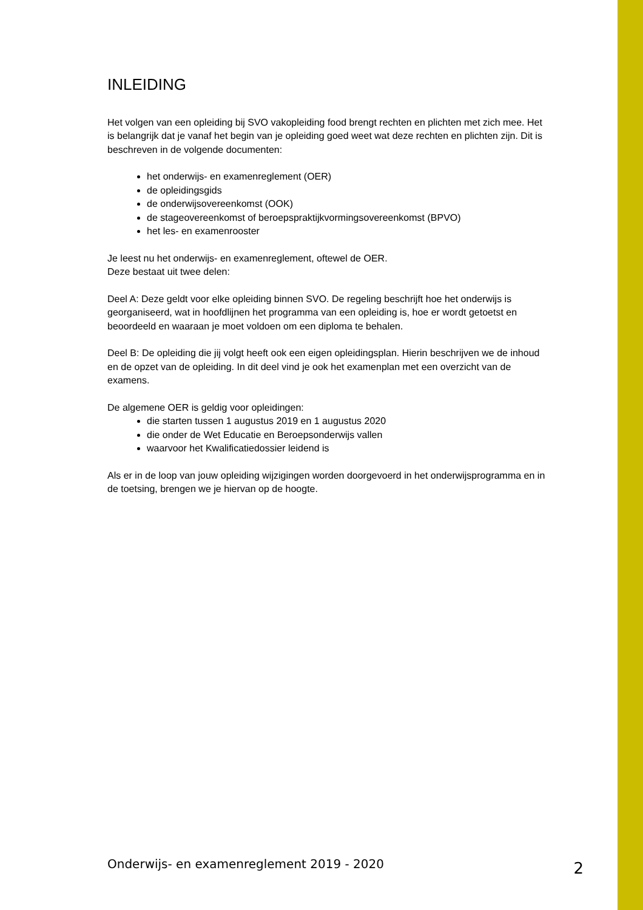INLEIDING
Het volgen van een opleiding bij SVO vakopleiding food brengt rechten en plichten met zich mee. Het is belangrijk dat je vanaf het begin van je opleiding goed weet wat deze rechten en plichten zijn. Dit is beschreven in de volgende documenten:
het onderwijs- en examenreglement (OER)
de opleidingsgids
de onderwijsovereenkomst (OOK)
de stageovereenkomst of beroepspraktijkvormingsovereenkomst (BPVO)
het les- en examenrooster
Je leest nu het onderwijs- en examenreglement, oftewel de OER.
Deze bestaat uit twee delen:
Deel A: Deze geldt voor elke opleiding binnen SVO. De regeling beschrijft hoe het onderwijs is georganiseerd, wat in hoofdlijnen het programma van een opleiding is, hoe er wordt getoetst en beoordeeld en waaraan je moet voldoen om een diploma te behalen.
Deel B: De opleiding die jij volgt heeft ook een eigen opleidingsplan. Hierin beschrijven we de inhoud en de opzet van de opleiding. In dit deel vind je ook het examenplan met een overzicht van de examens.
De algemene OER is geldig voor opleidingen:
die starten tussen 1 augustus 2019 en 1 augustus 2020
die onder de Wet Educatie en Beroepsonderwijs vallen
waarvoor het Kwalificatiedossier leidend is
Als er in de loop van jouw opleiding wijzigingen worden doorgevoerd in het onderwijsprogramma en in de toetsing, brengen we je hiervan op de hoogte.
Onderwijs- en examenreglement 2019 - 2020 2